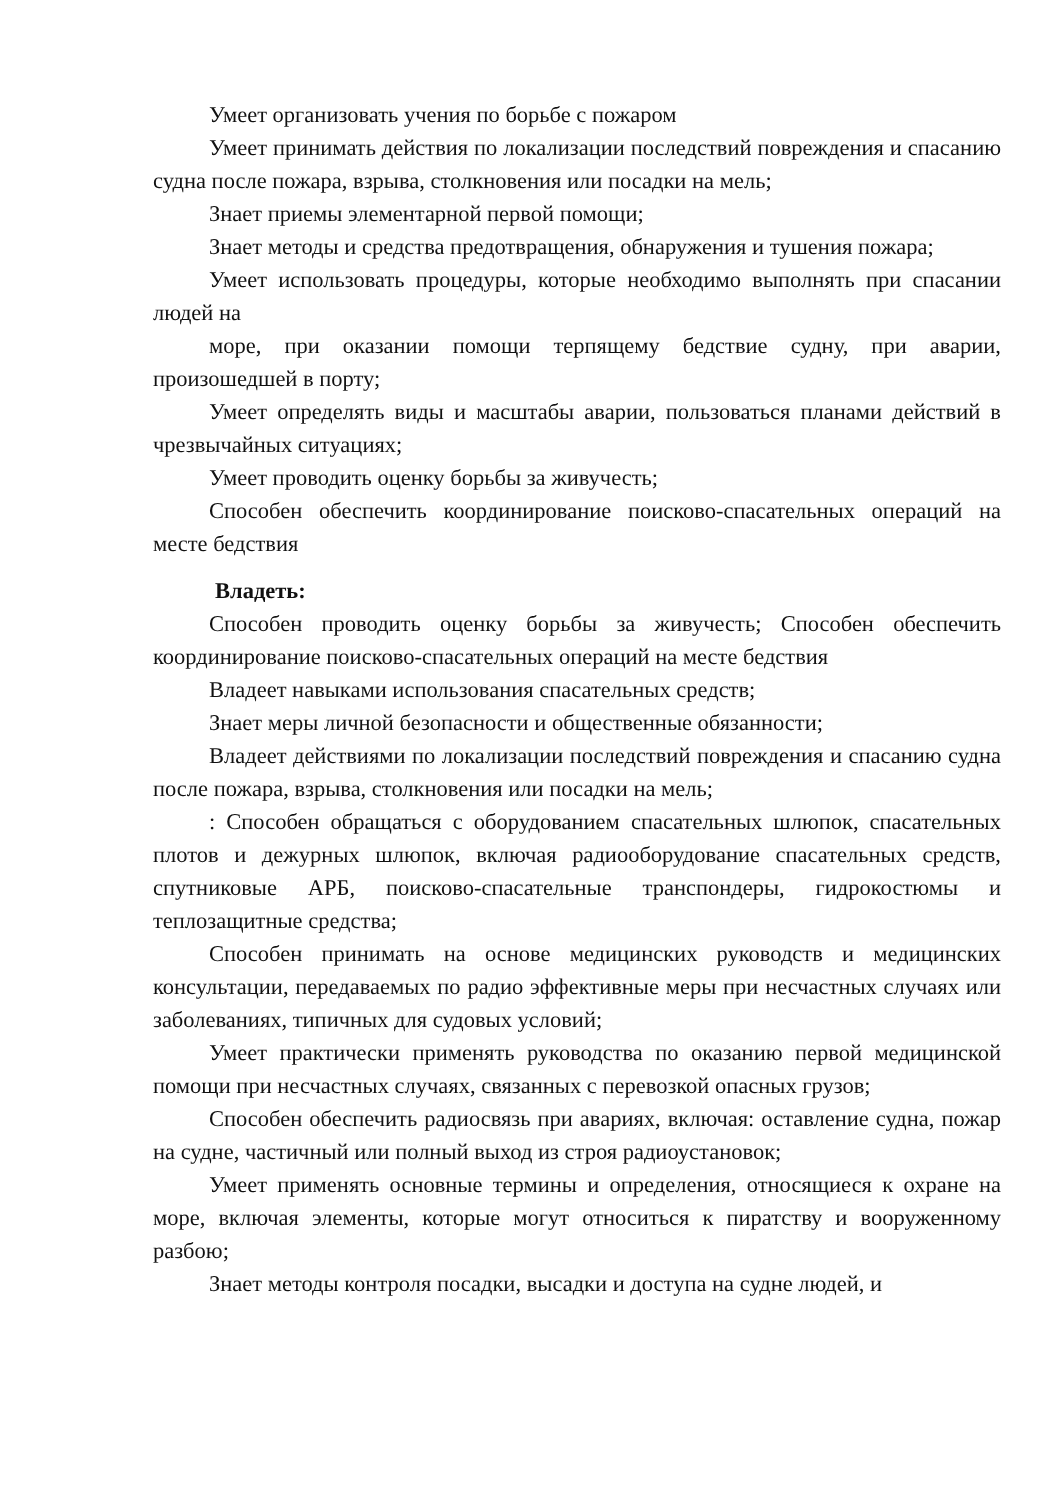Умеет организовать учения по борьбе с пожаром
Умеет принимать действия по локализации последствий повреждения и спасанию судна после пожара, взрыва, столкновения или посадки на мель;
Знает приемы элементарной первой помощи;
Знает методы и средства предотвращения, обнаружения и тушения пожара;
Умеет использовать процедуры, которые необходимо выполнять при спасании людей на
море, при оказании помощи терпящему бедствие судну, при аварии, произошедшей в порту;
Умеет определять виды и масштабы аварии, пользоваться планами действий в чрезвычайных ситуациях;
Умеет проводить оценку борьбы за живучесть;
Способен обеспечить координирование поисково-спасательных операций на месте бедствия
Владеть:
Способен проводить оценку борьбы за живучесть; Способен обеспечить координирование поисково-спасательных операций на месте бедствия
Владеет навыками использования спасательных средств;
Знает меры личной безопасности и общественные обязанности;
Владеет действиями по локализации последствий повреждения и спасанию судна после пожара, взрыва, столкновения или посадки на мель;
: Способен обращаться с оборудованием спасательных шлюпок, спасательных плотов и дежурных шлюпок, включая радиооборудование спасательных средств, спутниковые АРБ, поисково-спасательные транспондеры, гидрокостюмы и теплозащитные средства;
Способен принимать на основе медицинских руководств и медицинских консультации, передаваемых по радио эффективные меры при несчастных случаях или заболеваниях, типичных для судовых условий;
Умеет практически применять руководства по оказанию первой медицинской помощи при несчастных случаях, связанных с перевозкой опасных грузов;
Способен обеспечить радиосвязь при авариях, включая: оставление судна, пожар на судне, частичный или полный выход из строя радиоустановок;
Умеет применять основные термины и определения, относящиеся к охране на море, включая элементы, которые могут относиться к пиратству и вооруженному разбою;
Знает методы контроля посадки, высадки и доступа на судне людей, и